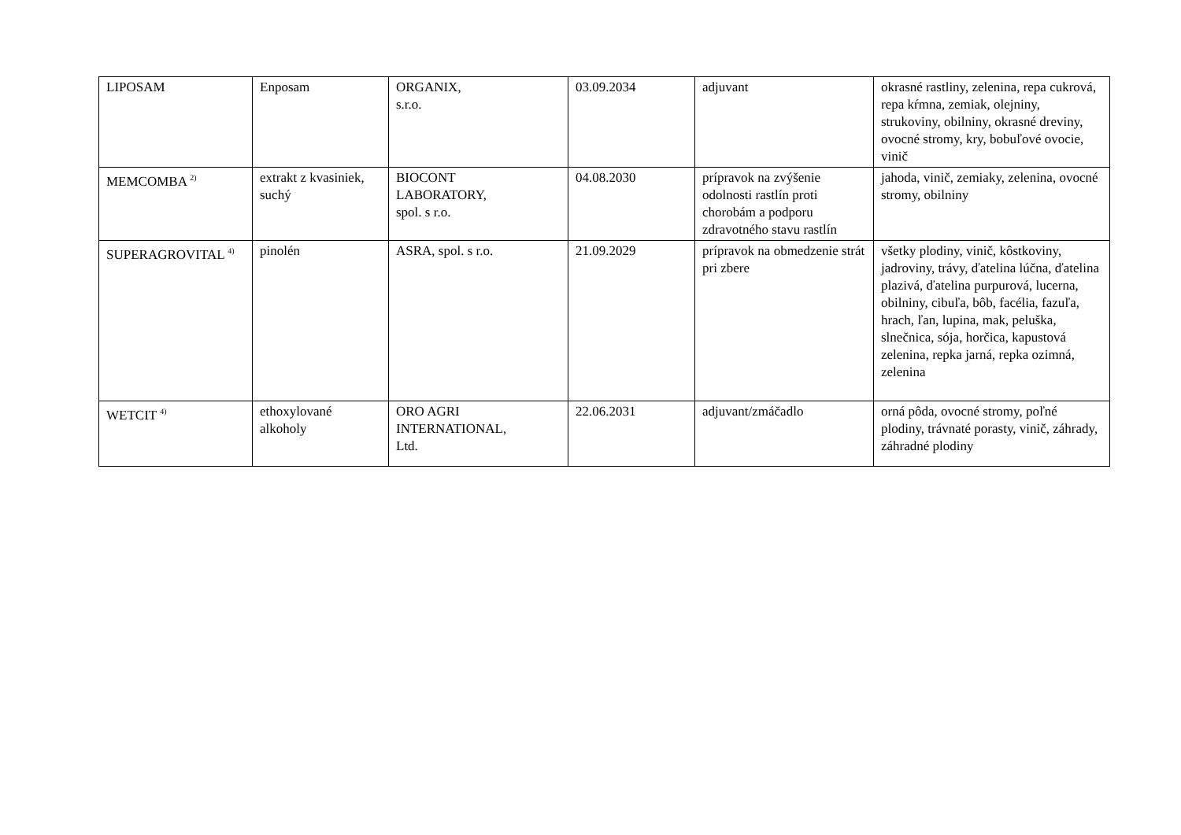| LIPOSAM | Enposam | ORGANIX, s.r.o. | 03.09.2034 | adjuvant | okrasné rastliny, zelenina, repa cukrová, repa kŕmna, zemiak, olejniny, strukoviny, obilniny, okrasné dreviny, ovocné stromy, kry, bobuľové ovocie, vinič |
| MEMCOMBA <sup>2)</sup> | extrakt z kvasiniek, suchý | BIOCONT LABORATORY, spol. s r.o. | 04.08.2030 | prípravok na zvýšenie odolnosti rastlín proti chorobám a podporu zdravotného stavu rastlín | jahoda, vinič, zemiaky, zelenina, ovocné stromy, obilniny |
| SUPERAGROVITAL <sup>4)</sup> | pinolén | ASRA, spol. s r.o. | 21.09.2029 | prípravok na obmedzenie strát pri zbere | všetky plodiny, vinič, kôstkoviny, jadroviny, trávy, ďatelina lúčna, ďatelina plazivá, ďatelina purpurová, lucerna, obilniny, cibuľa, bôb, facélia, fazuľa, hrach, ľan, lupina, mak, peluška, slnečnica, sója, horčica, kapustová zelenina, repka jarná, repka ozimná, zelenina |
| WETCIT <sup>4)</sup> | ethoxylované alkoholy | ORO AGRI INTERNATIONAL, Ltd. | 22.06.2031 | adjuvant/zmáčadlo | orná pôda, ovocné stromy, poľné plodiny, trávnaté porasty, vinič, záhrady, záhradné plodiny |